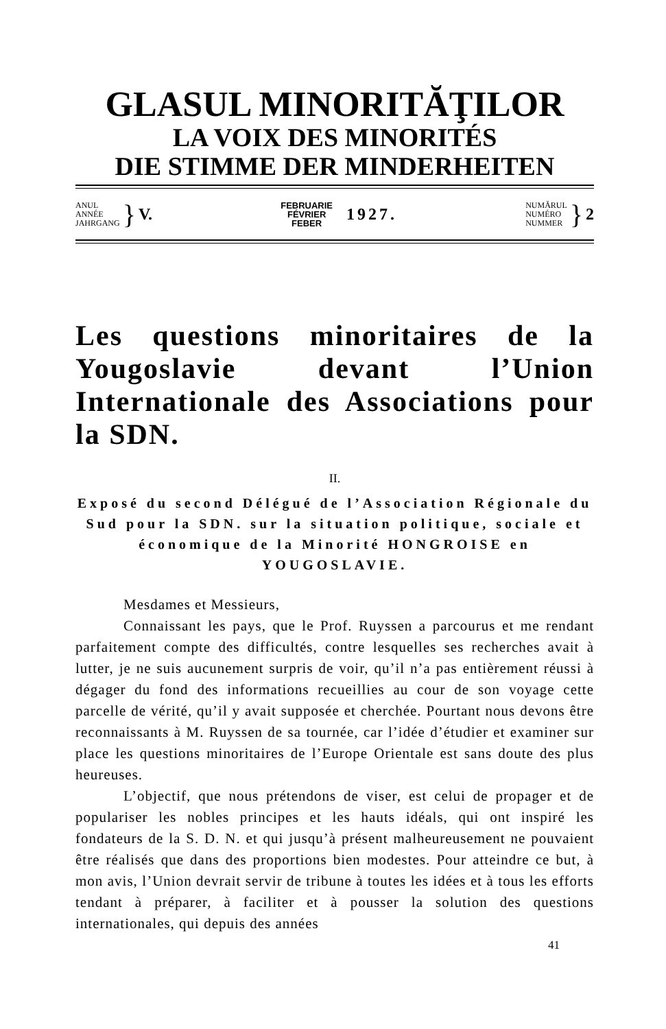GLASUL MINORITĂŢILOR
LA VOIX DES MINORITÉS
DIE STIMME DER MINDERHEITEN
ANUL
ANNÉE
JAHRGANG
} V.
FEBRUARIE
FÉVRIER
FEBER
1927.
NUMĂRUL
NUMÉRO
NUMMER
} 2
Les questions minoritaires de la Yougoslavie devant l’Union Internationale des Associations pour la SDN.
II.
Exposé du second Délégué de l’Association Régionale du Sud pour la SDN. sur la situation politique, sociale et économique de la Minorité HONGROISE en YOUGOSLAVIE.
Mesdames et Messieurs,
Connaissant les pays, que le Prof. Ruyssen a parcourus et me rendant parfaitement compte des difficultés, contre lesquelles ses recherches avait à lutter, je ne suis aucunement surpris de voir, qu’il n’a pas entièrement réussi à dégager du fond des informations recueillies au cour de son voyage cette parcelle de vérité, qu’il y avait supposée et cherchée. Pourtant nous devons être reconnaissants à M. Ruyssen de sa tournée, car l’idée d’étudier et examiner sur place les questions minoritaires de l’Europe Orientale est sans doute des plus heureuses.
L’objectif, que nous prétendons de viser, est celui de propager et de populariser les nobles principes et les hauts idéals, qui ont inspiré les fondateurs de la S. D. N. et qui jusqu’à présent malheureusement ne pouvaient être réalisés que dans des proportions bien modestes. Pour atteindre ce but, à mon avis, l’Union devrait servir de tribune à toutes les idées et à tous les efforts tendant à préparer, à faciliter et à pousser la solution des questions internationales, qui depuis des années
41